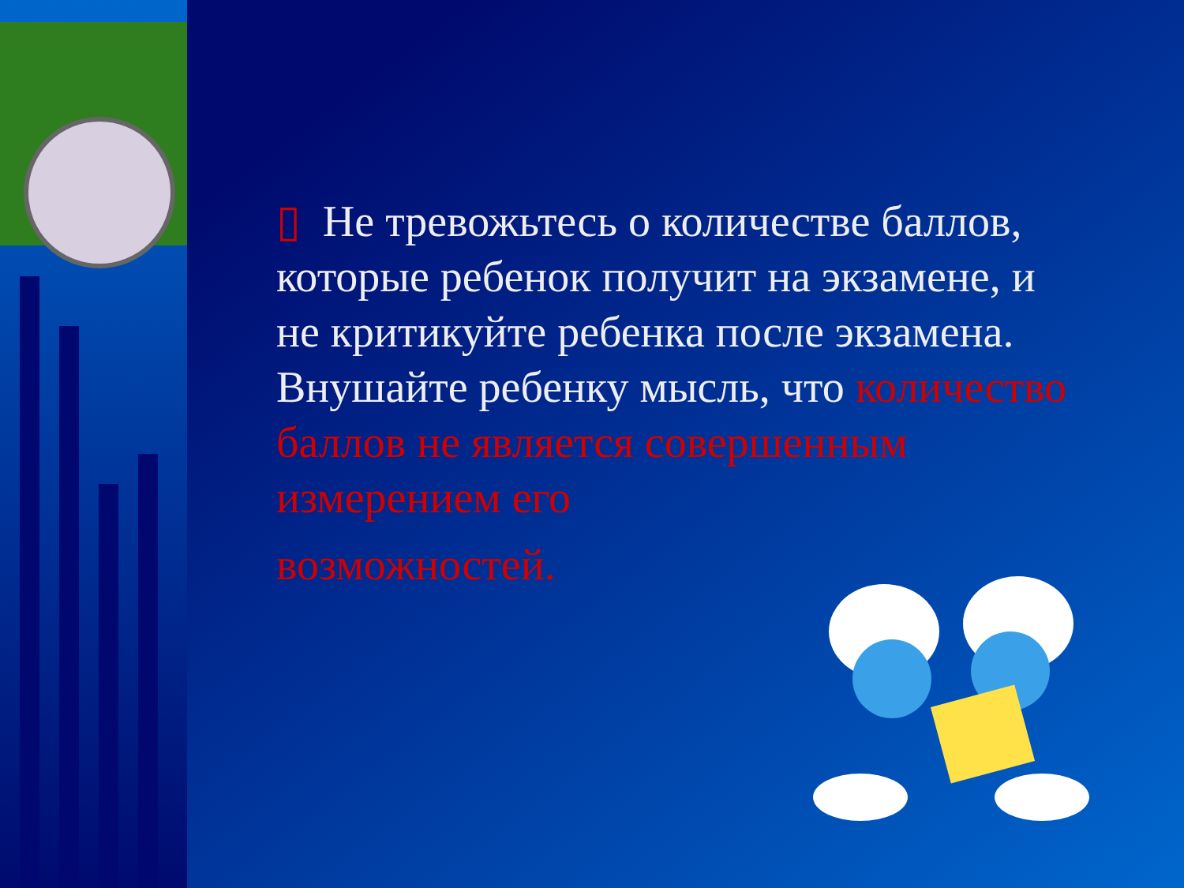▯ Не тревожьтесь о количестве баллов, которые ребенок получит на экзамене, и не критикуйте ребенка после экзамена. Внушайте ребенку мысль, что количество баллов не является совершенным измерением его
возможностей.